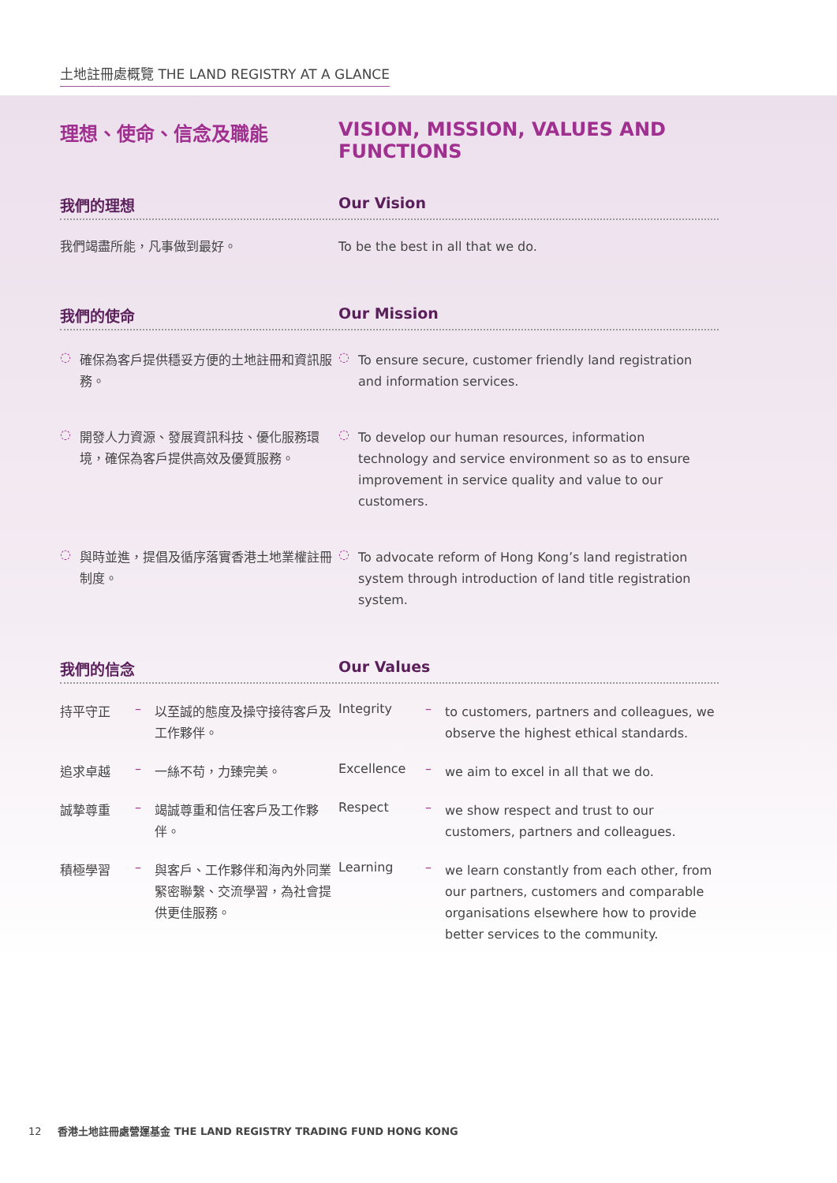土地註冊處概覽 THE LAND REGISTRY AT A GLANCE
理想、使命、信念及職能 VISION, MISSION, VALUES AND FUNCTIONS
我們的理想 Our Vision
我們竭盡所能，凡事做到最好。 To be the best in all that we do.
我們的使命 Our Mission
◌
確保為客戶提供穩妥方便的土地註冊和資訊服務。
◌
To ensure secure, customer friendly land registration and information services.
◌
開發人力資源、發展資訊科技、優化服務環境，確保為客戶提供高效及優質服務。
◌
To develop our human resources, information technology and service environment so as to ensure improvement in service quality and value to our customers.
◌
與時並進，提倡及循序落實香港土地業權註冊制度。
◌
To advocate reform of Hong Kong’s land registration system through introduction of land title registration system.
我們的信念 Our Values
持平守正 –
以至誠的態度及操守接待客戶及工作夥伴。
Integrity –
to customers, partners and colleagues, we observe the highest ethical standards.
追求卓越 –
一絲不苟，力臻完美。
Excellence –
we aim to excel in all that we do.
誠摯尊重 –
竭誠尊重和信任客戶及工作夥伴。
Respect –
we show respect and trust to our customers, partners and colleagues.
積極學習 –
與客戶、工作夥伴和海內外同業緊密聯繫、交流學習，為社會提供更佳服務。
Learning –
we learn constantly from each other, from our partners, customers and comparable organisations elsewhere how to provide better services to the community.
12 香港土地註冊處營運基金 THE LAND REGISTRY TRADING FUND HONG KONG